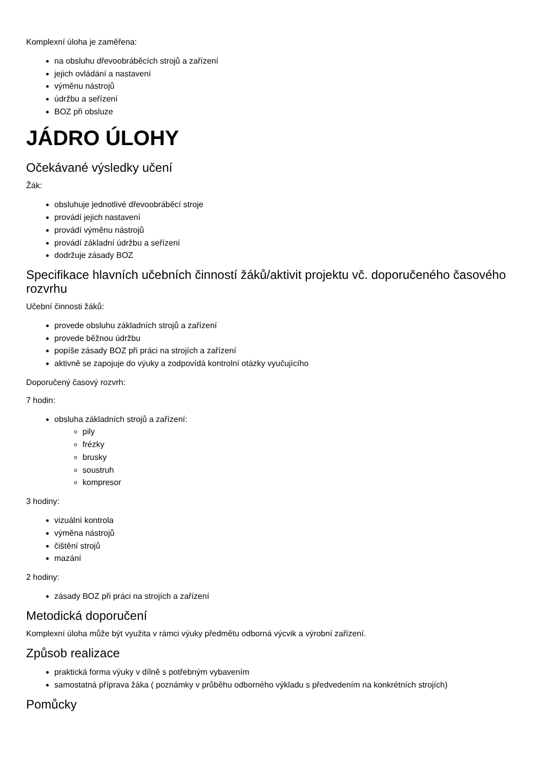Komplexní úloha je zaměřena:
na obsluhu dřevoobráběcích strojů a zařízení
jejich ovládání a nastavení
výměnu nástrojů
údržbu a seřízení
BOZ při obsluze
JÁDRO ÚLOHY
Očekávané výsledky učení
Žák:
obsluhuje jednotlivé dřevoobráběcí stroje
provádí jejich nastavení
provádí výměnu nástrojů
provádí základní údržbu a seřízení
dodržuje zásady BOZ
Specifikace hlavních učebních činností žáků/aktivit projektu vč. doporučeného časového rozvrhu
Učební činnosti žáků:
provede obsluhu základních strojů a zařízení
provede běžnou údržbu
popíše zásady BOZ při práci na strojích a zařízení
aktivně se zapojuje do výuky a zodpovídá kontrolní otázky vyučujícího
Doporučený časový rozvrh:
7 hodin:
obsluha základních strojů a zařízení:
pily
frézky
brusky
soustruh
kompresor
3 hodiny:
vizuální kontrola
výměna nástrojů
čištění strojů
mazání
2 hodiny:
zásady BOZ při práci na strojích a zařízení
Metodická doporučení
Komplexní úloha může být využita v rámci výuky předmětu odborná výcvik a výrobní zařízení.
Způsob realizace
praktická forma výuky v dílně s potřebným vybavením
samostatná příprava žáka ( poznámky v průběhu odborného výkladu s předvedením na konkrétních strojích)
Pomůcky